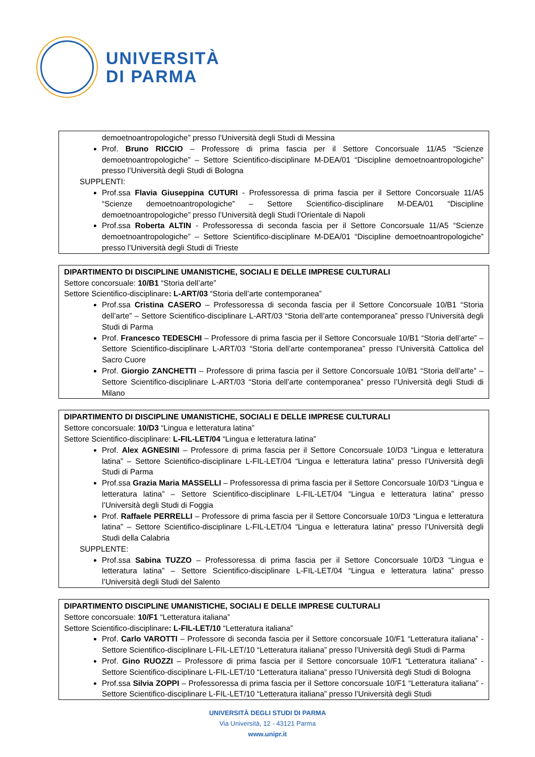UNIVERSITÀ
DI PARMA
demoetnoantropologiche” presso l’Università degli Studi di Messina
Prof. Bruno RICCIO – Professore di prima fascia per il Settore Concorsuale 11/A5 “Scienze demoetnoantropologiche” – Settore Scientifico-disciplinare M-DEA/01 “Discipline demoetnoantropologiche” presso l’Università degli Studi di Bologna
SUPPLENTI:
Prof.ssa Flavia Giuseppina CUTURI - Professoressa di prima fascia per il Settore Concorsuale 11/A5 “Scienze demoetnoantropologiche” – Settore Scientifico-disciplinare M-DEA/01 “Discipline demoetnoantropologiche” presso l’Università degli Studi l’Orientale di Napoli
Prof.ssa Roberta ALTIN - Professoressa di seconda fascia per il Settore Concorsuale 11/A5 “Scienze demoetnoantropologiche” – Settore Scientifico-disciplinare M-DEA/01 “Discipline demoetnoantropologiche” presso l’Università degli Studi di Trieste
DIPARTIMENTO DI DISCIPLINE UMANISTICHE, SOCIALI E DELLE IMPRESE CULTURALI
Settore concorsuale: 10/B1 “Storia dell’arte”
Settore Scientifico-disciplinare: L-ART/03 “Storia dell’arte contemporanea”
Prof.ssa Cristina CASERO – Professoressa di seconda fascia per il Settore Concorsuale 10/B1 “Storia dell’arte” – Settore Scientifico-disciplinare L-ART/03 “Storia dell’arte contemporanea” presso l’Università degli Studi di Parma
Prof. Francesco TEDESCHI – Professore di prima fascia per il Settore Concorsuale 10/B1 “Storia dell’arte” – Settore Scientifico-disciplinare L-ART/03 “Storia dell’arte contemporanea” presso l’Università Cattolica del Sacro Cuore
Prof. Giorgio ZANCHETTI – Professore di prima fascia per il Settore Concorsuale 10/B1 “Storia dell’arte” – Settore Scientifico-disciplinare L-ART/03 “Storia dell’arte contemporanea” presso l’Università degli Studi di Milano
DIPARTIMENTO DI DISCIPLINE UMANISTICHE, SOCIALI E DELLE IMPRESE CULTURALI
Settore concorsuale: 10/D3 “Lingua e letteratura latina”
Settore Scientifico-disciplinare: L-FIL-LET/04 “Lingua e letteratura latina”
Prof. Alex AGNESINI – Professore di prima fascia per il Settore Concorsuale 10/D3 “Lingua e letteratura latina” – Settore Scientifico-disciplinare L-FIL-LET/04 “Lingua e letteratura latina” presso l’Università degli Studi di Parma
Prof.ssa Grazia Maria MASSELLI – Professoressa di prima fascia per il Settore Concorsuale 10/D3 “Lingua e letteratura latina” – Settore Scientifico-disciplinare L-FIL-LET/04 “Lingua e letteratura latina” presso l’Università degli Studi di Foggia
Prof. Raffaele PERRELLI – Professore di prima fascia per il Settore Concorsuale 10/D3 “Lingua e letteratura latina” – Settore Scientifico-disciplinare L-FIL-LET/04 “Lingua e letteratura latina” presso l’Università degli Studi della Calabria
SUPPLENTE:
Prof.ssa Sabina TUZZO – Professoressa di prima fascia per il Settore Concorsuale 10/D3 “Lingua e letteratura latina” – Settore Scientifico-disciplinare L-FIL-LET/04 “Lingua e letteratura latina” presso l’Università degli Studi del Salento
DIPARTIMENTO DISCIPLINE UMANISTICHE, SOCIALI E DELLE IMPRESE CULTURALI
Settore concorsuale: 10/F1 “Letteratura italiana”
Settore Scientifico-disciplinare: L-FIL-LET/10 “Letteratura italiana”
Prof. Carlo VAROTTI – Professore di seconda fascia per il Settore concorsuale 10/F1 “Letteratura italiana” - Settore Scientifico-disciplinare L-FIL-LET/10 “Letteratura italiana” presso l’Università degli Studi di Parma
Prof. Gino RUOZZI – Professore di prima fascia per il Settore concorsuale 10/F1 “Letteratura italiana” - Settore Scientifico-disciplinare L-FIL-LET/10 “Letteratura italiana” presso l’Università degli Studi di Bologna
Prof.ssa Silvia ZOPPI – Professoressa di prima fascia per il Settore concorsuale 10/F1 “Letteratura italiana” - Settore Scientifico-disciplinare L-FIL-LET/10 “Letteratura italiana” presso l’Università degli Studi
UNIVERSITÀ DEGLI STUDI DI PARMA
Via Università, 12 - 43121 Parma
www.unipr.it